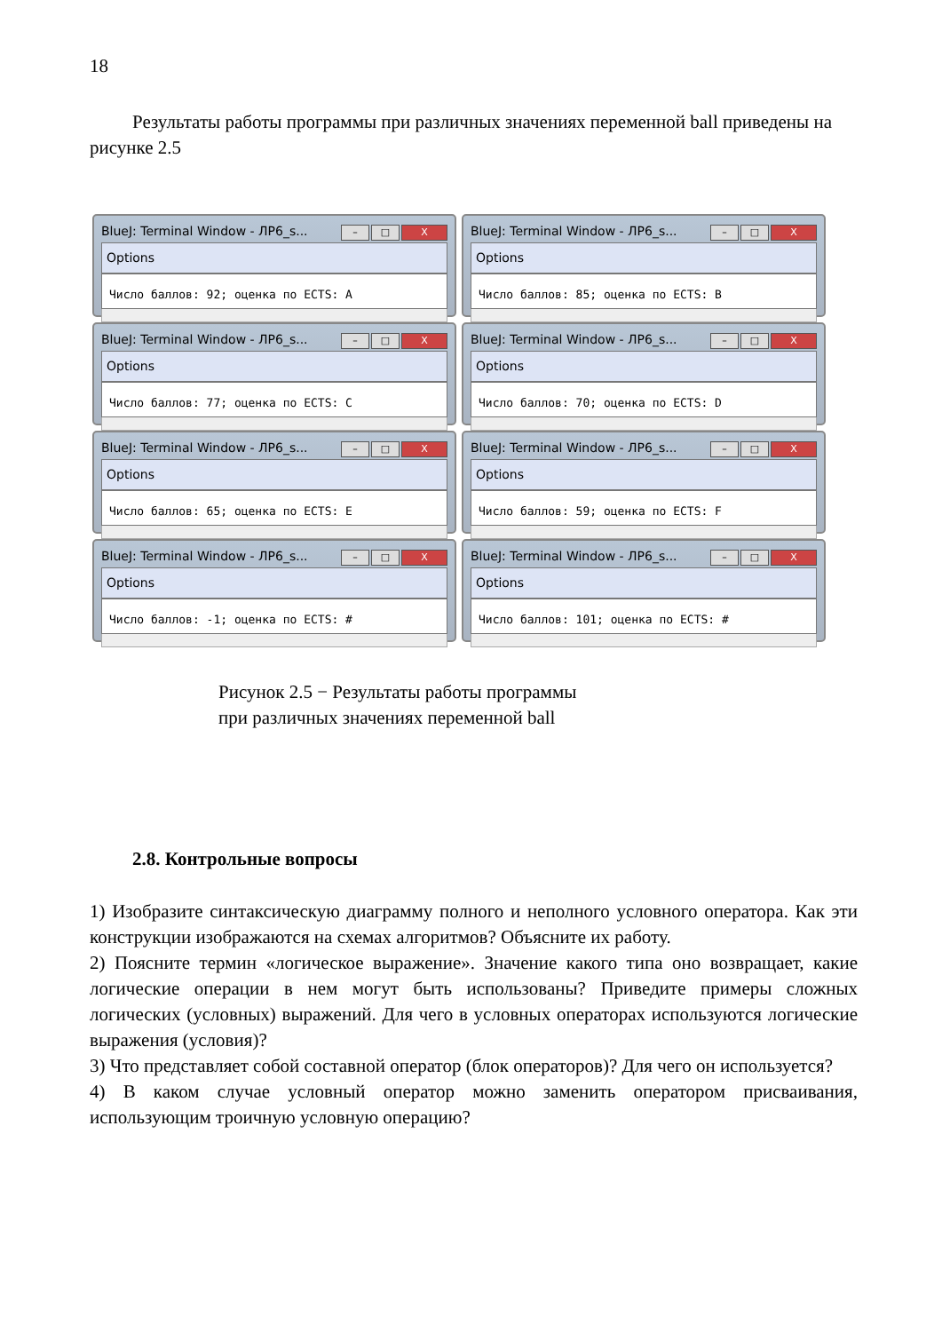18
Результаты работы программы при различных значениях переменной ball приведены на рисунке 2.5
BlueJ: Terminal Window - ЛР6_s... – □ X
Options
Число баллов: 92; оценка по ECTS: A
BlueJ: Terminal Window - ЛР6_s... – □ X
Options
Число баллов: 85; оценка по ECTS: B
BlueJ: Terminal Window - ЛР6_s... – □ X
Options
Число баллов: 77; оценка по ECTS: C
BlueJ: Terminal Window - ЛР6_s... – □ X
Options
Число баллов: 70; оценка по ECTS: D
BlueJ: Terminal Window - ЛР6_s... – □ X
Options
Число баллов: 65; оценка по ECTS: E
BlueJ: Terminal Window - ЛР6_s... – □ X
Options
Число баллов: 59; оценка по ECTS: F
BlueJ: Terminal Window - ЛР6_s... – □ X
Options
Число баллов: -1; оценка по ECTS: #
BlueJ: Terminal Window - ЛР6_s... – □ X
Options
Число баллов: 101; оценка по ECTS: #
Рисунок 2.5 − Результаты работы программы
при различных значениях переменной ball
2.8. Контрольные вопросы
1) Изобразите синтаксическую диаграмму полного и неполного условного оператора. Как эти конструкции изображаются на схемах алгоритмов? Объясните их работу.
2) Поясните термин «логическое выражение». Значение какого типа оно возвращает, какие логические операции в нем могут быть использованы? Приведите примеры сложных логических (условных) выражений. Для чего в условных операторах используются логические выражения (условия)?
3) Что представляет собой составной оператор (блок операторов)? Для чего он используется?
4) В каком случае условный оператор можно заменить оператором присваивания, использующим троичную условную операцию?